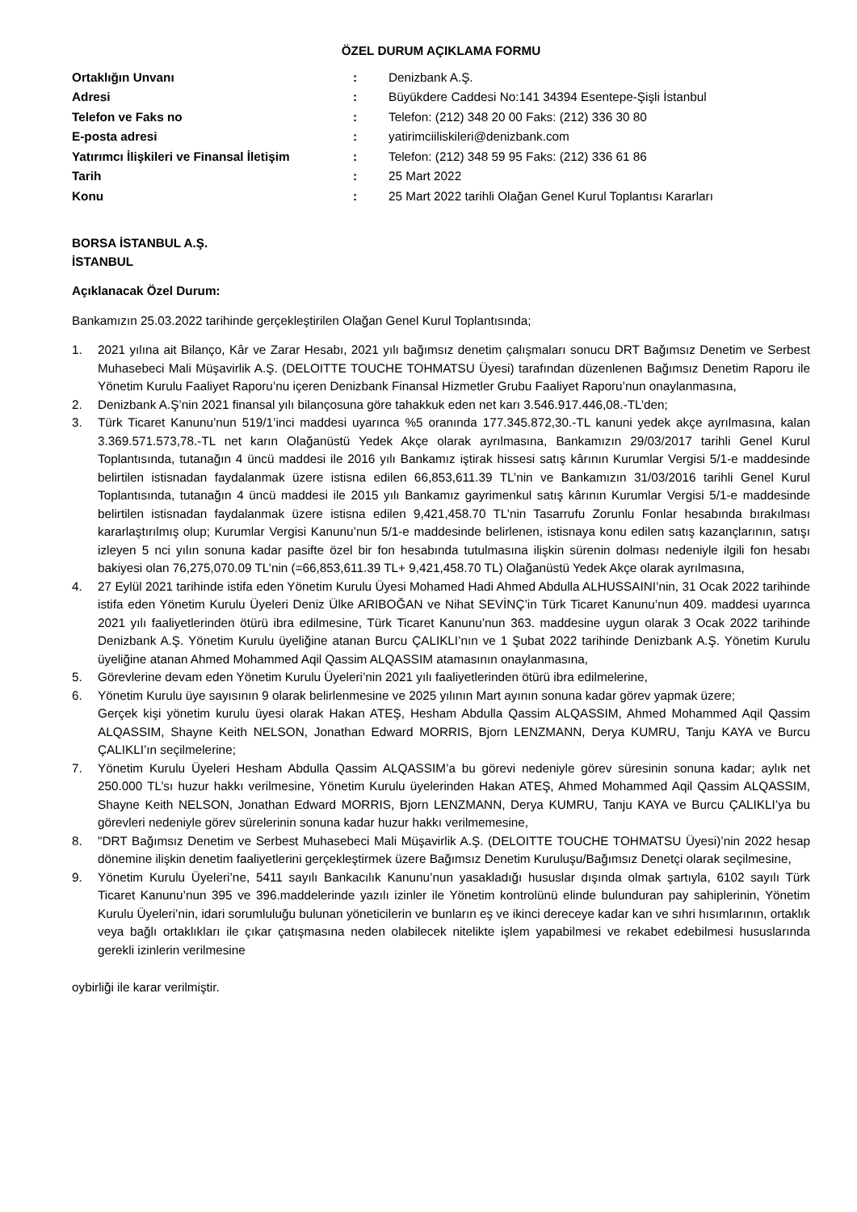ÖZEL DURUM AÇIKLAMA FORMU
| Ortaklığın Unvanı | : | Denizbank A.Ş. |
| Adresi | : | Büyükdere Caddesi No:141 34394 Esentepe-Şişli İstanbul |
| Telefon ve Faks no | : | Telefon: (212) 348 20 00 Faks: (212) 336 30 80 |
| E-posta adresi | : | yatirimciiliskileri@denizbank.com |
| Yatırımcı İlişkileri ve Finansal İletişim | : | Telefon: (212) 348 59 95 Faks: (212) 336 61 86 |
| Tarih | : | 25 Mart 2022 |
| Konu | : | 25 Mart 2022 tarihli Olağan Genel Kurul Toplantısı Kararları |
BORSA İSTANBUL A.Ş.
İSTANBUL
Açıklanacak Özel Durum:
Bankamızın 25.03.2022 tarihinde gerçekleştirilen Olağan Genel Kurul Toplantısında;
1. 2021 yılına ait Bilanço, Kâr ve Zarar Hesabı, 2021 yılı bağımsız denetim çalışmaları sonucu DRT Bağımsız Denetim ve Serbest Muhasebeci Mali Müşavirlik A.Ş. (DELOITTE TOUCHE TOHMATSU Üyesi) tarafından düzenlenen Bağımsız Denetim Raporu ile Yönetim Kurulu Faaliyet Raporu’nu içeren Denizbank Finansal Hizmetler Grubu Faaliyet Raporu’nun onaylanmasına,
2. Denizbank A.Ş’nin 2021 finansal yılı bilançosuna göre tahakkuk eden net karı 3.546.917.446,08.-TL’den;
3. Türk Ticaret Kanunu’nun 519/1’inci maddesi uyarınca %5 oranında 177.345.872,30.-TL kanuni yedek akçe ayrılmasına, kalan 3.369.571.573,78.-TL net karın Olağanüstü Yedek Akçe olarak ayrılmasına, Bankamızın 29/03/2017 tarihli Genel Kurul Toplantısında, tutanağın 4 üncü maddesi ile 2016 yılı Bankamız iştirak hissesi satış kârının Kurumlar Vergisi 5/1-e maddesinde belirtilen istisnadan faydalanmak üzere istisna edilen 66,853,611.39 TL’nin ve Bankamızın 31/03/2016 tarihli Genel Kurul Toplantısında, tutanağın 4 üncü maddesi ile 2015 yılı Bankamız gayrimenkul satış kârının Kurumlar Vergisi 5/1-e maddesinde belirtilen istisnadan faydalanmak üzere istisna edilen 9,421,458.70 TL’nin Tasarrufu Zorunlu Fonlar hesabında bırakılması kararlaştırılmış olup; Kurumlar Vergisi Kanunu’nun 5/1-e maddesinde belirlenen, istisnaya konu edilen satış kazançlarının, satışı izleyen 5 nci yılın sonuna kadar pasifte özel bir fon hesabında tutulmasına ilişkin sürenin dolması nedeniyle ilgili fon hesabı bakiyesi olan 76,275,070.09 TL’nin (=66,853,611.39 TL+ 9,421,458.70 TL) Olağanüstü Yedek Akçe olarak ayrılmasına,
4. 27 Eylül 2021 tarihinde istifa eden Yönetim Kurulu Üyesi Mohamed Hadi Ahmed Abdulla ALHUSSAINI’nin, 31 Ocak 2022 tarihinde istifa eden Yönetim Kurulu Üyeleri Deniz Ülke ARIBOĞAN ve Nihat SEVİNÇ’in Türk Ticaret Kanunu’nun 409. maddesi uyarınca 2021 yılı faaliyetlerinden ötürü ibra edilmesine, Türk Ticaret Kanunu’nun 363. maddesine uygun olarak 3 Ocak 2022 tarihinde Denizbank A.Ş. Yönetim Kurulu üyeliğine atanan Burcu ÇALIKLI’nın ve 1 Şubat 2022 tarihinde Denizbank A.Ş. Yönetim Kurulu üyeliğine atanan Ahmed Mohammed Aqil Qassim ALQASSIM atamasının onaylanmasına,
5. Görevlerine devam eden Yönetim Kurulu Üyeleri’nin 2021 yılı faaliyetlerinden ötürü ibra edilmelerine,
6. Yönetim Kurulu üye sayısının 9 olarak belirlenmesine ve 2025 yılının Mart ayının sonuna kadar görev yapmak üzere;
Gerçek kişi yönetim kurulu üyesi olarak Hakan ATEŞ, Hesham Abdulla Qassim ALQASSIM, Ahmed Mohammed Aqil Qassim ALQASSIM, Shayne Keith NELSON, Jonathan Edward MORRIS, Bjorn LENZMANN, Derya KUMRU, Tanju KAYA ve Burcu ÇALIKLI’ın seçilmelerine;
7. Yönetim Kurulu Üyeleri Hesham Abdulla Qassim ALQASSIM’a bu görevi nedeniyle görev süresinin sonuna kadar; aylık net 250.000 TL’sı huzur hakkı verilmesine, Yönetim Kurulu üyelerinden Hakan ATEŞ, Ahmed Mohammed Aqil Qassim ALQASSIM, Shayne Keith NELSON, Jonathan Edward MORRIS, Bjorn LENZMANN, Derya KUMRU, Tanju KAYA ve Burcu ÇALIKLI’ya bu görevleri nedeniyle görev sürelerinin sonuna kadar huzur hakkı verilmemesine,
8. "DRT Bağımsız Denetim ve Serbest Muhasebeci Mali Müşavirlik A.Ş. (DELOITTE TOUCHE TOHMATSU Üyesi)’nin 2022 hesap dönemine ilişkin denetim faaliyetlerini gerçekleştirmek üzere Bağımsız Denetim Kuruluşu/Bağımsız Denetçi olarak seçilmesine,
9. Yönetim Kurulu Üyeleri’ne, 5411 sayılı Bankacılık Kanunu’nun yasakladığı hususlar dışında olmak şartıyla, 6102 sayılı Türk Ticaret Kanunu’nun 395 ve 396.maddelerinde yazılı izinler ile Yönetim kontrolünü elinde bulunduran pay sahiplerinin, Yönetim Kurulu Üyeleri’nin, idari sorumluluğu bulunan yöneticilerin ve bunların eş ve ikinci dereceye kadar kan ve sıhri hısımlarının, ortaklık veya bağlı ortaklıkları ile çıkar çatışmasına neden olabilecek nitelikte işlem yapabilmesi ve rekabet edebilmesi hususlarında gerekli izinlerin verilmesine
oybirliği ile karar verilmiştir.